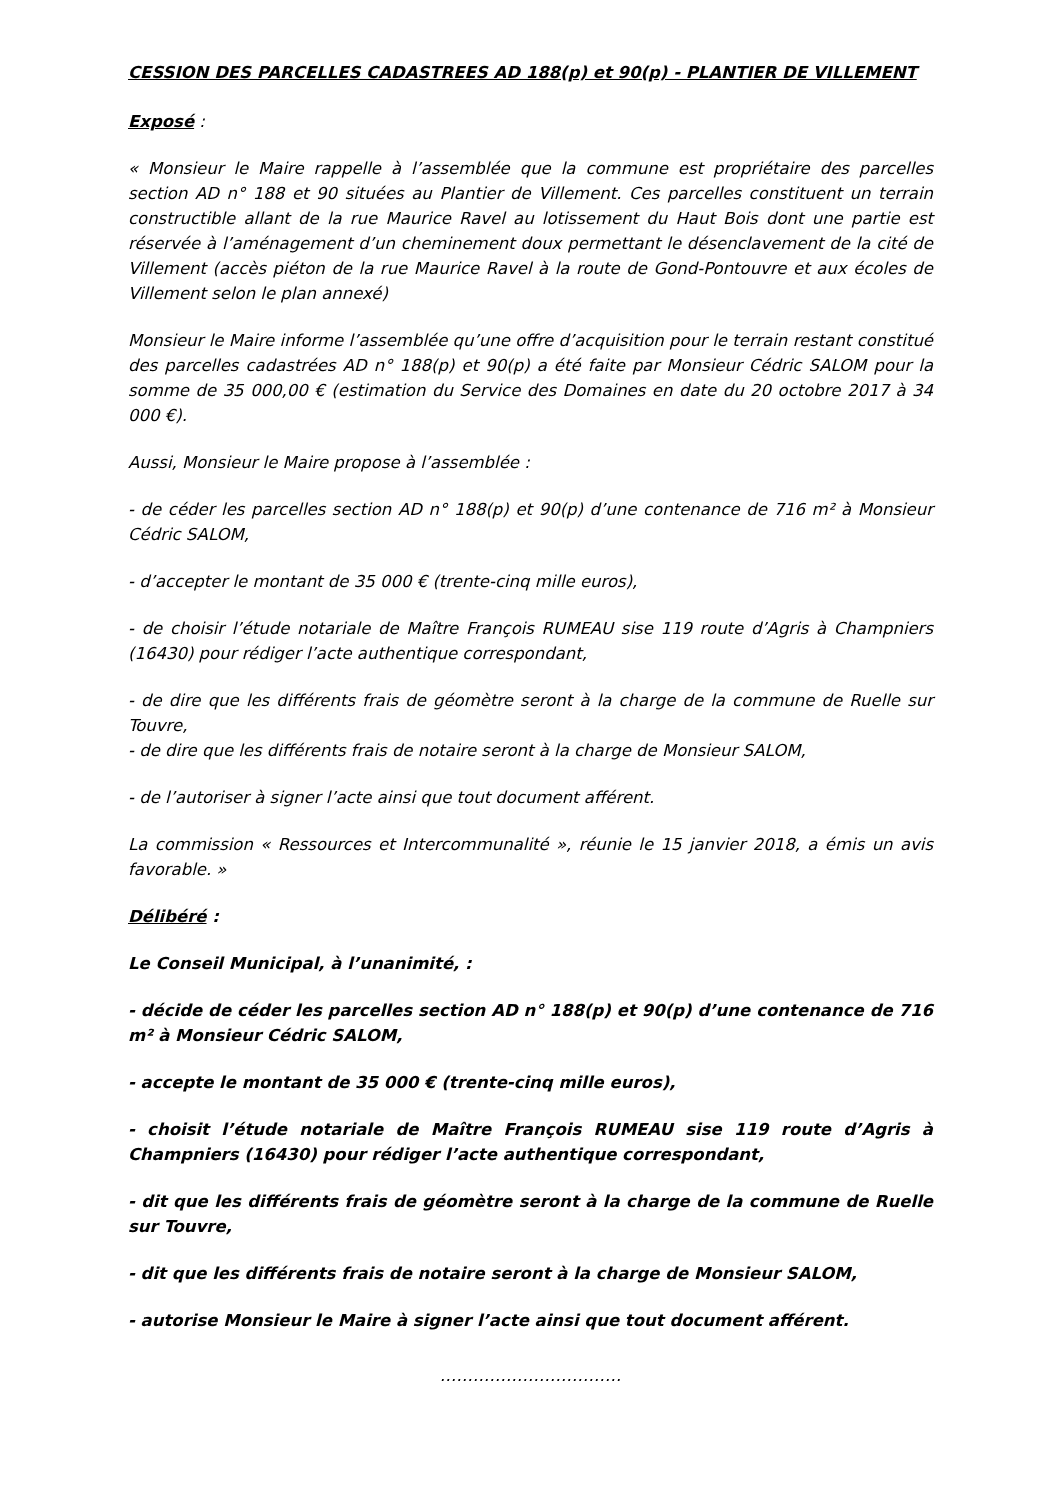CESSION DES PARCELLES CADASTREES AD 188(p) et 90(p) - PLANTIER DE VILLEMENT
Exposé :
« Monsieur le Maire rappelle à l’assemblée que la commune est propriétaire des parcelles section AD n° 188 et 90 situées au Plantier de Villement. Ces parcelles constituent un terrain constructible allant de la rue Maurice Ravel au lotissement du Haut Bois dont une partie est réservée à l’aménagement d’un cheminement doux permettant le désenclavement de la cité de Villement (accès piéton de la rue Maurice Ravel à la route de Gond-Pontouvre et aux écoles de Villement selon le plan annexé)
Monsieur le Maire informe l’assemblée qu’une offre d’acquisition pour le terrain restant constitué des parcelles cadastrées AD n° 188(p) et 90(p) a été faite par Monsieur Cédric SALOM pour la somme de 35 000,00 € (estimation du Service des Domaines en date du 20 octobre 2017 à 34 000 €).
Aussi, Monsieur le Maire propose à l’assemblée :
- de céder les parcelles section AD n° 188(p) et 90(p) d’une contenance de 716 m² à Monsieur Cédric SALOM,
- d’accepter le montant de 35 000 € (trente-cinq mille euros),
- de choisir l’étude notariale de Maître François RUMEAU sise 119 route d’Agris à Champniers (16430) pour rédiger l’acte authentique correspondant,
- de dire que les différents frais de géomètre seront à la charge de la commune de Ruelle sur Touvre,
- de dire que les différents frais de notaire seront à la charge de Monsieur SALOM,
- de l’autoriser à signer l’acte ainsi que tout document afférent.
La commission « Ressources et Intercommunalité », réunie le 15 janvier 2018, a émis un avis favorable. »
Délibéré :
Le Conseil Municipal, à l’unanimité, :
- décide de céder les parcelles section AD n° 188(p) et 90(p) d’une contenance de 716 m² à Monsieur Cédric SALOM,
- accepte le montant de 35 000 € (trente-cinq mille euros),
- choisit l’étude notariale de Maître François RUMEAU sise 119 route d’Agris à Champniers (16430) pour rédiger l’acte authentique correspondant,
- dit que les différents frais de géomètre seront à la charge de la commune de Ruelle sur Touvre,
- dit que les différents frais de notaire seront à la charge de Monsieur SALOM,
- autorise Monsieur le Maire à signer l’acte ainsi que tout document afférent.
……………………………